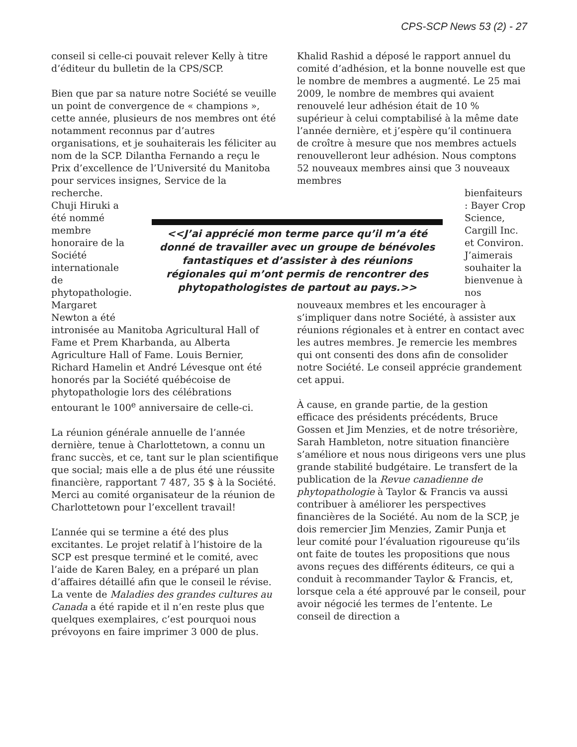CPS-SCP News 53 (2) - 27
conseil si celle-ci pouvait relever Kelly à titre d’éditeur du bulletin de la CPS/SCP.
Bien que par sa nature notre Société se veuille un point de convergence de « champions », cette année, plusieurs de nos membres ont été notamment reconnus par d’autres organisations, et je souhaiterais les féliciter au nom de la SCP. Dilantha Fernando a reçu le Prix d’excellence de l’Université du Manitoba pour services insignes, Service de la recherche.
Chuji Hiruki a été nommé membre honoraire de la Société internationale de phytopathologie. Margaret Newton a été
intronisée au Manitoba Agricultural Hall of Fame et Prem Kharbanda, au Alberta Agriculture Hall of Fame. Louis Bernier, Richard Hamelin et André Lévesque ont été honorés par la Société québécoise de phytopathologie lors des célébrations entourant le 100<sup>e</sup> anniversaire de celle-ci.
La réunion générale annuelle de l’année dernière, tenue à Charlottetown, a connu un franc succès, et ce, tant sur le plan scientifique que social; mais elle a de plus été une réussite financière, rapportant 7 487, 35 $ à la Société. Merci au comité organisateur de la réunion de Charlottetown pour l’excellent travail!
L’année qui se termine a été des plus excitantes. Le projet relatif à l’histoire de la SCP est presque terminé et le comité, avec l’aide de Karen Baley, en a préparé un plan d’affaires détaillé afin que le conseil le révise. La vente de Maladies des grandes cultures au Canada a été rapide et il n’en reste plus que quelques exemplaires, c’est pourquoi nous prévoyons en faire imprimer 3 000 de plus.
Khalid Rashid a déposé le rapport annuel du comité d’adhésion, et la bonne nouvelle est que le nombre de membres a augmenté. Le 25 mai 2009, le nombre de membres qui avaient renouvelé leur adhésion était de 10 % supérieur à celui comptabilisé à la même date l’année dernière, et j’espère qu’il continuera de croître à mesure que nos membres actuels renouvelleront leur adhésion. Nous comptons 52 nouveaux membres ainsi que 3 nouveaux membres
bienfaiteurs : Bayer Crop Science, Cargill Inc. et Conviron. J’aimerais souhaiter la bienvenue à nos
nouveaux membres et les encourager à s’impliquer dans notre Société, à assister aux réunions régionales et à entrer en contact avec les autres membres. Je remercie les membres qui ont consenti des dons afin de consolider notre Société. Le conseil apprécie grandement cet appui.
À cause, en grande partie, de la gestion efficace des présidents précédents, Bruce Gossen et Jim Menzies, et de notre trésorière, Sarah Hambleton, notre situation financière s’améliore et nous nous dirigeons vers une plus grande stabilité budgétaire. Le transfert de la publication de la Revue canadienne de phytopathologie à Taylor & Francis va aussi contribuer à améliorer les perspectives financières de la Société. Au nom de la SCP, je dois remercier Jim Menzies, Zamir Punja et leur comité pour l’évaluation rigoureuse qu’ils ont faite de toutes les propositions que nous avons reçues des différents éditeurs, ce qui a conduit à recommander Taylor & Francis, et, lorsque cela a été approuvé par le conseil, pour avoir négocié les termes de l’entente. Le conseil de direction a
<<J’ai apprécié mon terme parce qu’il m’a été donné de travailler avec un groupe de bénévoles fantastiques et d’assister à des réunions régionales qui m’ont permis de rencontrer des phytopathologistes de partout au pays.>>